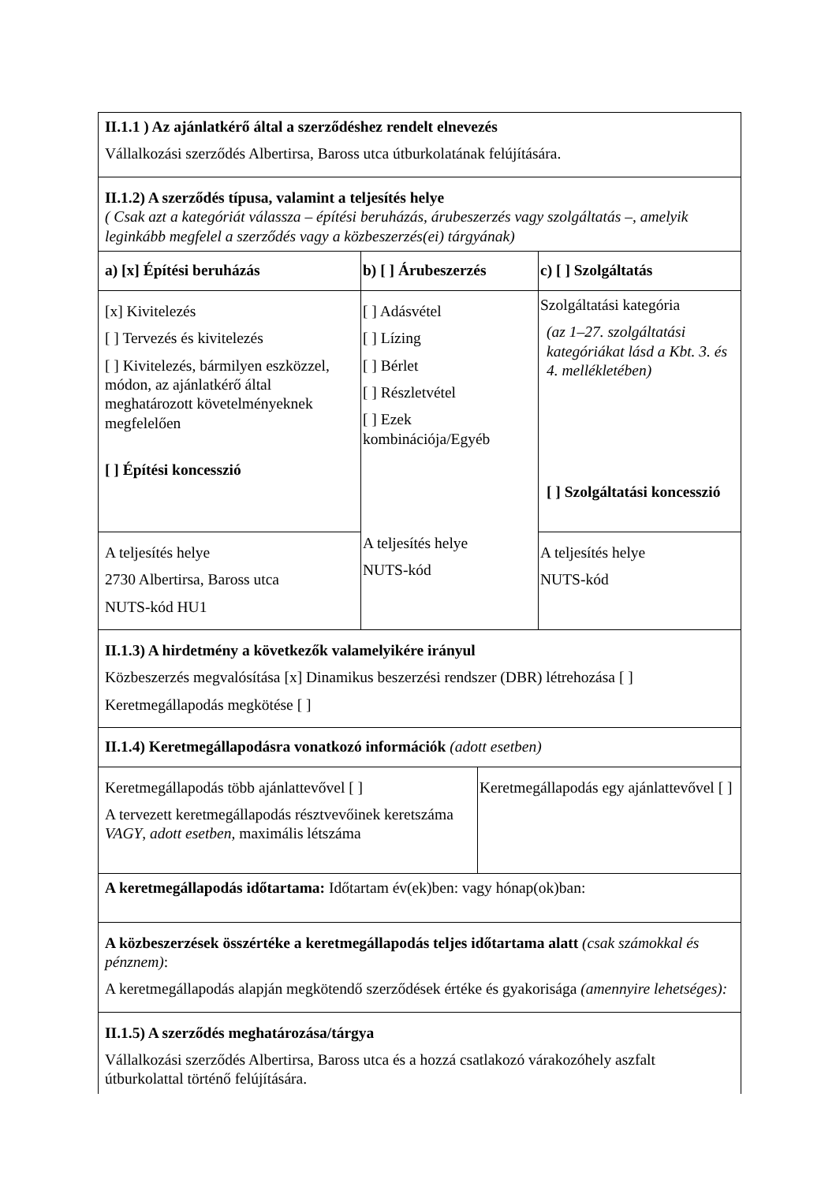| II.1.1 ) Az ajánlatkérő által a szerződéshez rendelt elnevezés Vállalkozási szerződés Albertirsa, Baross utca útburkolatának felújítására. | | |
| II.1.2) A szerződés típusa, valamint a teljesítés helye ( Csak azt a kategóriát válassza – építési beruházás, árubeszerzés vagy szolgáltatás –, amelyik leginkább megfelel a szerződés vagy a közbeszerzés(ei) tárgyának) | | |
| a) [x] Építési beruházás | b) [ ] Árubeszerzés | c) [ ] Szolgáltatás |
| [x] Kivitelezés [ ] Tervezés és kivitelezés [ ] Kivitelezés, bármilyen eszközzel, módon, az ajánlatkérő által meghatározott követelményeknek megfelelően [ ] Építési koncesszió | [ ] Adásvétel [ ] Lízing [ ] Bérlet [ ] Részletvétel [ ] Ezek kombinációja/Egyéb A teljesítés helye NUTS-kód | Szolgáltatási kategória (az 1–27. szolgáltatási kategóriákat lásd a Kbt. 3. és 4. mellékletében) [ ] Szolgáltatási koncesszió |
| A teljesítés helye 2730 Albertirsa, Baross utca NUTS-kód HU1 | | A teljesítés helye NUTS-kód |
| II.1.3) A hirdetmény a következők valamelyikére irányul Közbeszerzés megvalósítása [x] Dinamikus beszerzési rendszer (DBR) létrehozása [ ] Keretmegállapodás megkötése [ ] | | |
| II.1.4) Keretmegállapodásra vonatkozó információk (adott esetben) | | |
| Keretmegállapodás több ajánlattevővel [ ] A tervezett keretmegállapodás résztvevőinek keretszáma VAGY , adott esetben, maximális létszáma | Keretmegállapodás egy ajánlattevővel [ ] |
| A keretmegállapodás időtartama: Időtartam év(ek)ben: vagy hónap(ok)ban: | |
| A közbeszerzések összértéke a keretmegállapodás teljes időtartama alatt (csak számokkal és pénznem) : A keretmegállapodás alapján megkötendő szerződések értéke és gyakorisága (amennyire lehetséges): | |
| II.1.5) A szerződés meghatározása/tárgya Vállalkozási szerződés Albertirsa, Baross utca és a hozzá csatlakozó várakozóhely aszfalt útburkolattal történő felújítására. | |